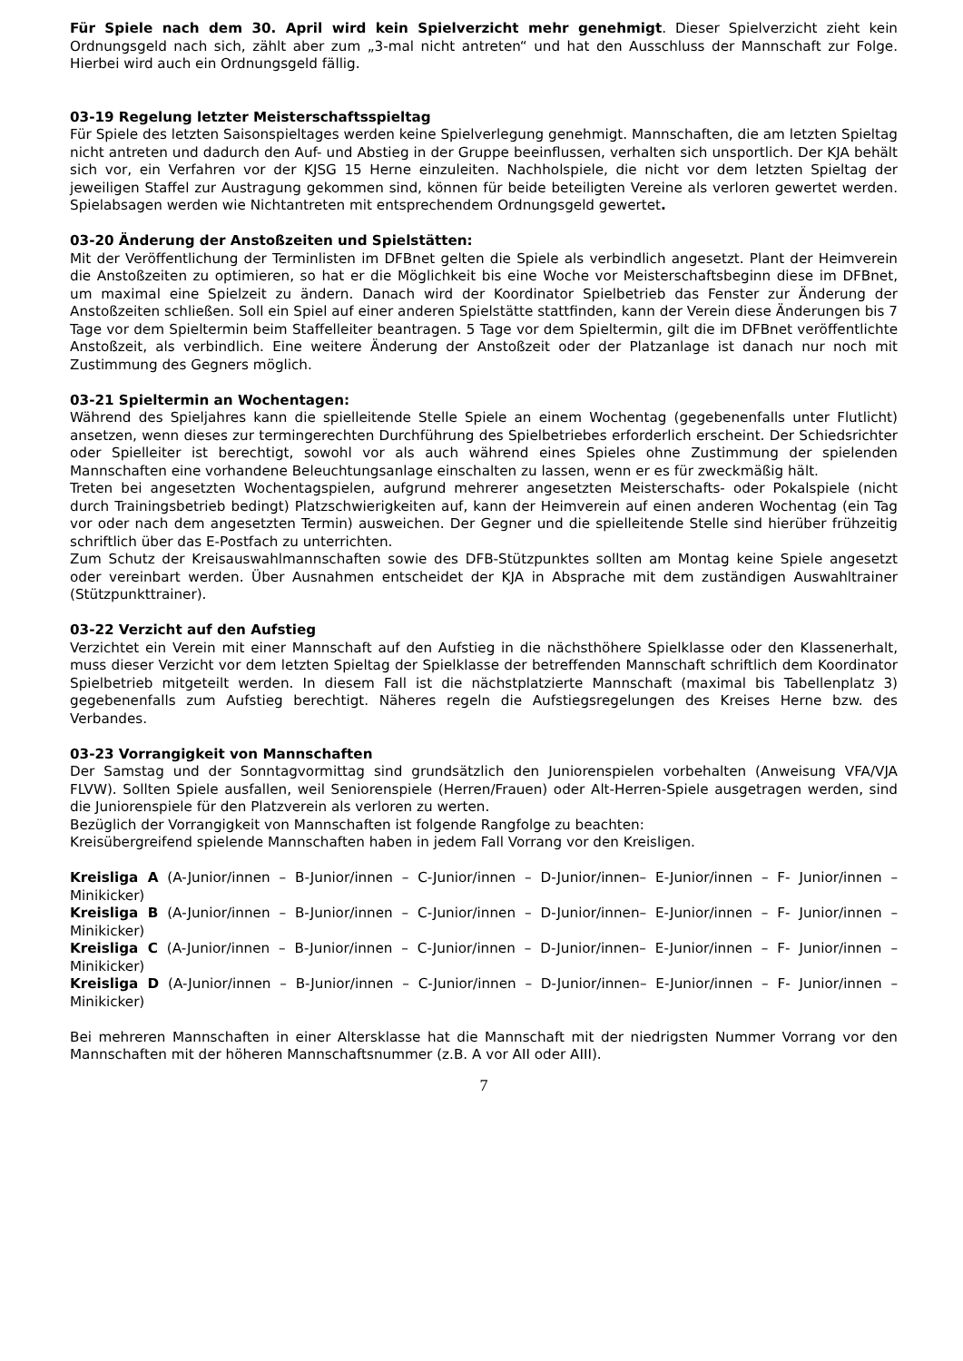Für Spiele nach dem 30. April wird kein Spielverzicht mehr genehmigt. Dieser Spielverzicht zieht kein Ordnungsgeld nach sich, zählt aber zum „3-mal nicht antreten“ und hat den Ausschluss der Mannschaft zur Folge. Hierbei wird auch ein Ordnungsgeld fällig.
03-19 Regelung letzter Meisterschaftsspieltag
Für Spiele des letzten Saisonspieltages werden keine Spielverlegung genehmigt. Mannschaften, die am letzten Spieltag nicht antreten und dadurch den Auf- und Abstieg in der Gruppe beeinflussen, verhalten sich unsportlich. Der KJA behält sich vor, ein Verfahren vor der KJSG 15 Herne einzuleiten. Nachholspiele, die nicht vor dem letzten Spieltag der jeweiligen Staffel zur Austragung gekommen sind, können für beide beteiligten Vereine als verloren gewertet werden. Spielabsagen werden wie Nichtantreten mit entsprechendem Ordnungsgeld gewertet.
03-20 Änderung der Anstoßzeiten und Spielstätten:
Mit der Veröffentlichung der Terminlisten im DFBnet gelten die Spiele als verbindlich angesetzt. Plant der Heimverein die Anstoßzeiten zu optimieren, so hat er die Möglichkeit bis eine Woche vor Meisterschaftsbeginn diese im DFBnet, um maximal eine Spielzeit zu ändern. Danach wird der Koordinator Spielbetrieb das Fenster zur Änderung der Anstoßzeiten schließen. Soll ein Spiel auf einer anderen Spielstätte stattfinden, kann der Verein diese Änderungen bis 7 Tage vor dem Spieltermin beim Staffelleiter beantragen. 5 Tage vor dem Spieltermin, gilt die im DFBnet veröffentlichte Anstoßzeit, als verbindlich. Eine weitere Änderung der Anstoßzeit oder der Platzanlage ist danach nur noch mit Zustimmung des Gegners möglich.
03-21 Spieltermin an Wochentagen:
Während des Spieljahres kann die spielleitende Stelle Spiele an einem Wochentag (gegebenenfalls unter Flutlicht) ansetzen, wenn dieses zur termingerechten Durchführung des Spielbetriebes erforderlich erscheint. Der Schiedsrichter oder Spielleiter ist berechtigt, sowohl vor als auch während eines Spieles ohne Zustimmung der spielenden Mannschaften eine vorhandene Beleuchtungsanlage einschalten zu lassen, wenn er es für zweckmäßig hält.
Treten bei angesetzten Wochentagspielen, aufgrund mehrerer angesetzten Meisterschafts- oder Pokalspiele (nicht durch Trainingsbetrieb bedingt) Platzschwierigkeiten auf, kann der Heimverein auf einen anderen Wochentag (ein Tag vor oder nach dem angesetzten Termin) ausweichen. Der Gegner und die spielleitende Stelle sind hierüber frühzeitig schriftlich über das E-Postfach zu unterrichten.
Zum Schutz der Kreisauswahlmannschaften sowie des DFB-Stützpunktes sollten am Montag keine Spiele angesetzt oder vereinbart werden. Über Ausnahmen entscheidet der KJA in Absprache mit dem zuständigen Auswahltrainer (Stützpunkttrainer).
03-22 Verzicht auf den Aufstieg
Verzichtet ein Verein mit einer Mannschaft auf den Aufstieg in die nächsthöhere Spielklasse oder den Klassenerhalt, muss dieser Verzicht vor dem letzten Spieltag der Spielklasse der betreffenden Mannschaft schriftlich dem Koordinator Spielbetrieb mitgeteilt werden. In diesem Fall ist die nächstplatzierte Mannschaft (maximal bis Tabellenplatz 3) gegebenenfalls zum Aufstieg berechtigt. Näheres regeln die Aufstiegsregelungen des Kreises Herne bzw. des Verbandes.
03-23 Vorrangigkeit von Mannschaften
Der Samstag und der Sonntagvormittag sind grundsätzlich den Juniorenspielen vorbehalten (Anweisung VFA/VJA FLVW). Sollten Spiele ausfallen, weil Seniorenspiele (Herren/Frauen) oder Alt-Herren-Spiele ausgetragen werden, sind die Juniorenspiele für den Platzverein als verloren zu werten.
Bezüglich der Vorrangigkeit von Mannschaften ist folgende Rangfolge zu beachten:
Kreisübergreifend spielende Mannschaften haben in jedem Fall Vorrang vor den Kreisligen.
Kreisliga A (A-Junior/innen – B-Junior/innen – C-Junior/innen – D-Junior/innen– E-Junior/innen – F- Junior/innen – Minikicker)
Kreisliga B (A-Junior/innen – B-Junior/innen – C-Junior/innen – D-Junior/innen– E-Junior/innen – F- Junior/innen – Minikicker)
Kreisliga C (A-Junior/innen – B-Junior/innen – C-Junior/innen – D-Junior/innen– E-Junior/innen – F- Junior/innen – Minikicker)
Kreisliga D (A-Junior/innen – B-Junior/innen – C-Junior/innen – D-Junior/innen– E-Junior/innen – F- Junior/innen – Minikicker)
Bei mehreren Mannschaften in einer Altersklasse hat die Mannschaft mit der niedrigsten Nummer Vorrang vor den Mannschaften mit der höheren Mannschaftsnummer (z.B. A vor AII oder AIII).
7